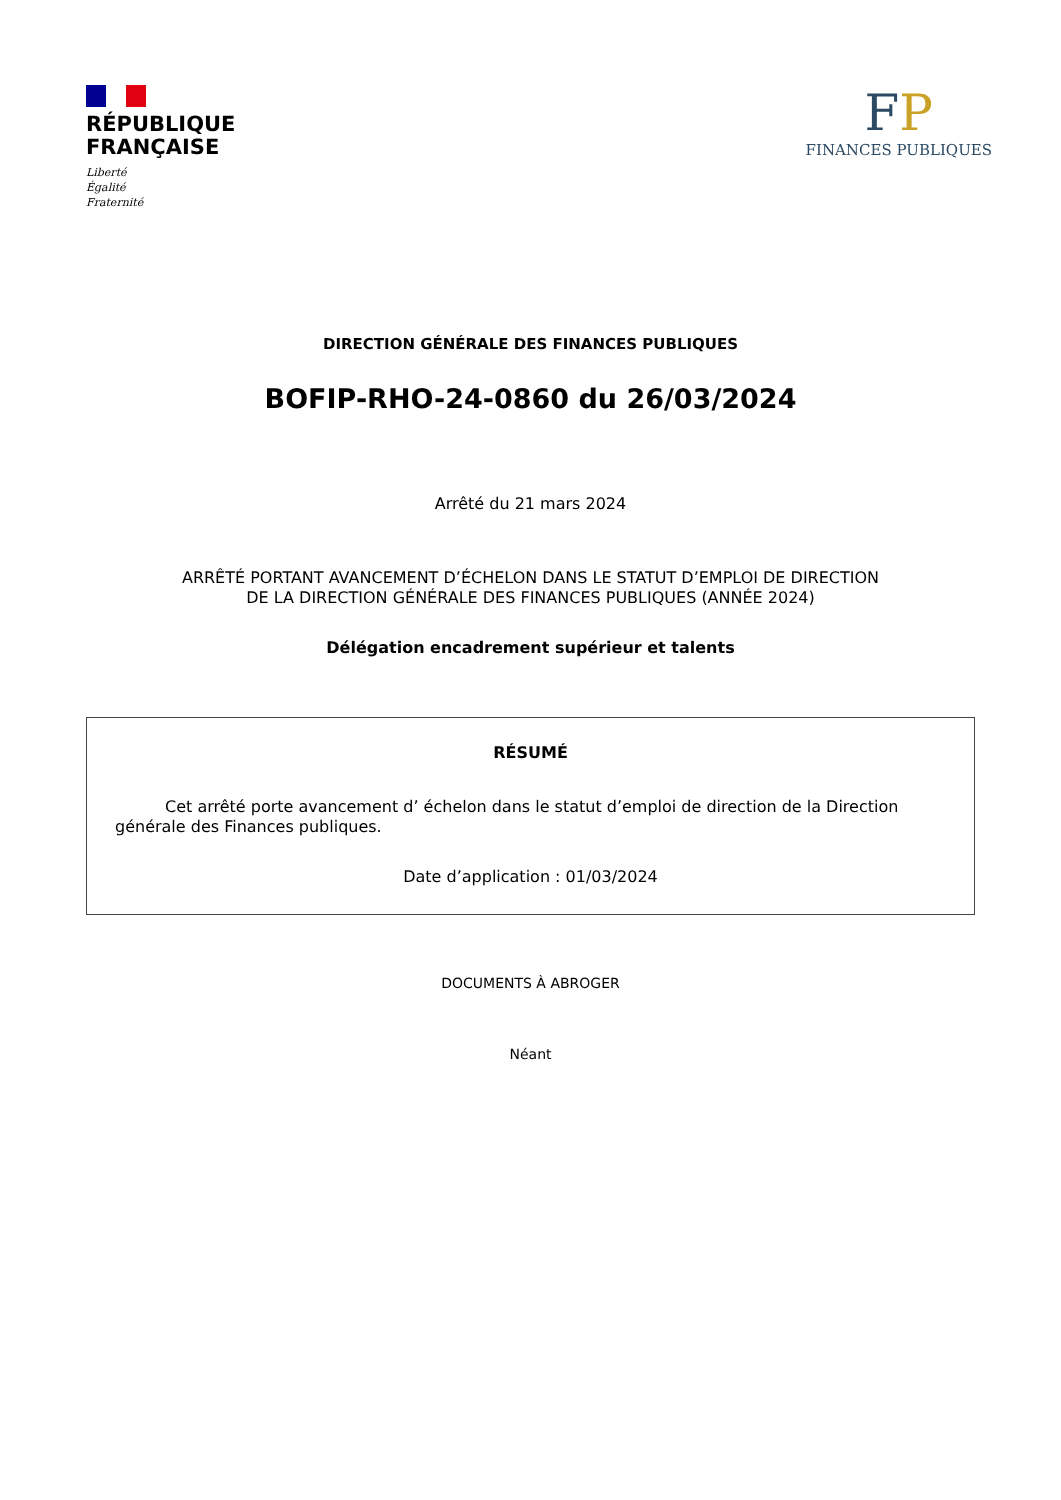RÉPUBLIQUE
FRANÇAISE
Liberté
Égalité
Fraternité
FP
FINANCES PUBLIQUES
DIRECTION GÉNÉRALE DES FINANCES PUBLIQUES
BOFIP-RHO-24-0860 du 26/03/2024
Arrêté du 21 mars 2024
ARRÊTÉ PORTANT AVANCEMENT D’ÉCHELON DANS LE STATUT D’EMPLOI DE DIRECTION
DE LA DIRECTION GÉNÉRALE DES FINANCES PUBLIQUES (ANNÉE 2024)
Délégation encadrement supérieur et talents
RÉSUMÉ
Cet arrêté porte avancement d’ échelon dans le statut d’emploi de direction de la Direction générale des Finances publiques.
Date d’application : 01/03/2024
DOCUMENTS À ABROGER
Néant